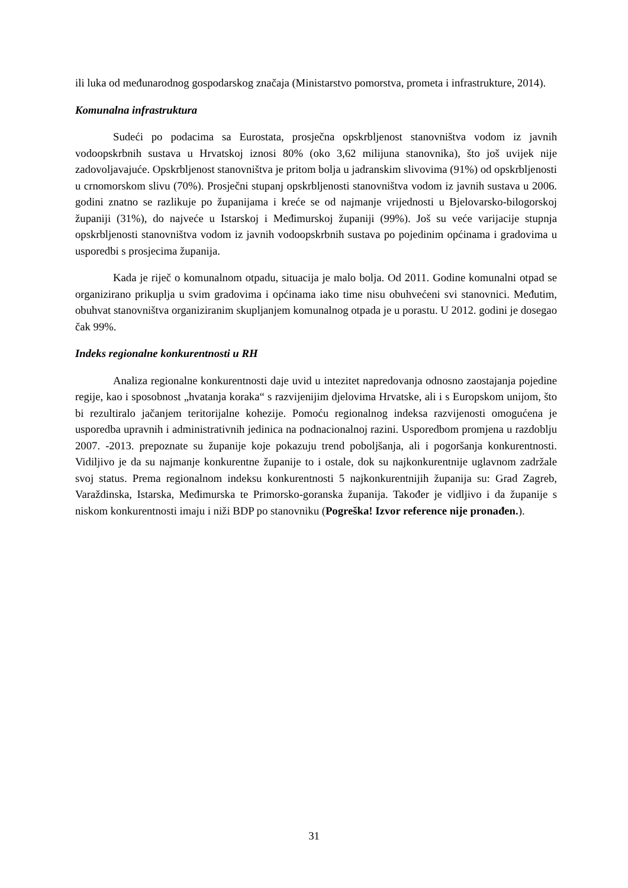ili luka od međunarodnog gospodarskog značaja (Ministarstvo pomorstva, prometa i infrastrukture, 2014).
Komunalna infrastruktura
Sudeći po podacima sa Eurostata, prosječna opskrbljenost stanovništva vodom iz javnih vodoopskrbnih sustava u Hrvatskoj iznosi 80% (oko 3,62 milijuna stanovnika), što još uvijek nije zadovoljavajuće. Opskrbljenost stanovništva je pritom bolja u jadranskim slivovima (91%) od opskrbljenosti u crnomorskom slivu (70%). Prosječni stupanj opskrbljenosti stanovništva vodom iz javnih sustava u 2006. godini znatno se razlikuje po županijama i kreće se od najmanje vrijednosti u Bjelovarsko-bilogorskoj županiji (31%), do najveće u Istarskoj i Međimurskoj županiji (99%). Još su veće varijacije stupnja opskrbljenosti stanovništva vodom iz javnih vodoopskrbnih sustava po pojedinim općinama i gradovima u usporedbi s prosjecima županija.
Kada je riječ o komunalnom otpadu, situacija je malo bolja. Od 2011. Godine komunalni otpad se organizirano prikuplja u svim gradovima i općinama iako time nisu obuhvećeni svi stanovnici. Međutim, obuhvat stanovništva organiziranim skupljanjem komunalnog otpada je u porastu. U 2012. godini je dosegao čak 99%.
Indeks regionalne konkurentnosti u RH
Analiza regionalne konkurentnosti daje uvid u intezitet napredovanja odnosno zaostajanja pojedine regije, kao i sposobnost „hvatanja koraka“ s razvijenijim djelovima Hrvatske, ali i s Europskom unijom, što bi rezultiralo jačanjem teritorijalne kohezije. Pomoću regionalnog indeksa razvijenosti omogućena je usporedba upravnih i administrativnih jedinica na podnacionalnoj razini. Usporedbom promjena u razdoblju 2007. -2013. prepoznate su županije koje pokazuju trend poboljšanja, ali i pogoršanja konkurentnosti. Vidiljivo je da su najmanje konkurentne županije to i ostale, dok su najkonkurentnije uglavnom zadržale svoj status. Prema regionalnom indeksu konkurentnosti 5 najkonkurentnijih županija su: Grad Zagreb, Varaždinska, Istarska, Međimurska te Primorsko-goranska županija. Također je vidljivo i da županije s niskom konkurentnosti imaju i niži BDP po stanovniku (Pogreška! Izvor reference nije pronađen.).
31